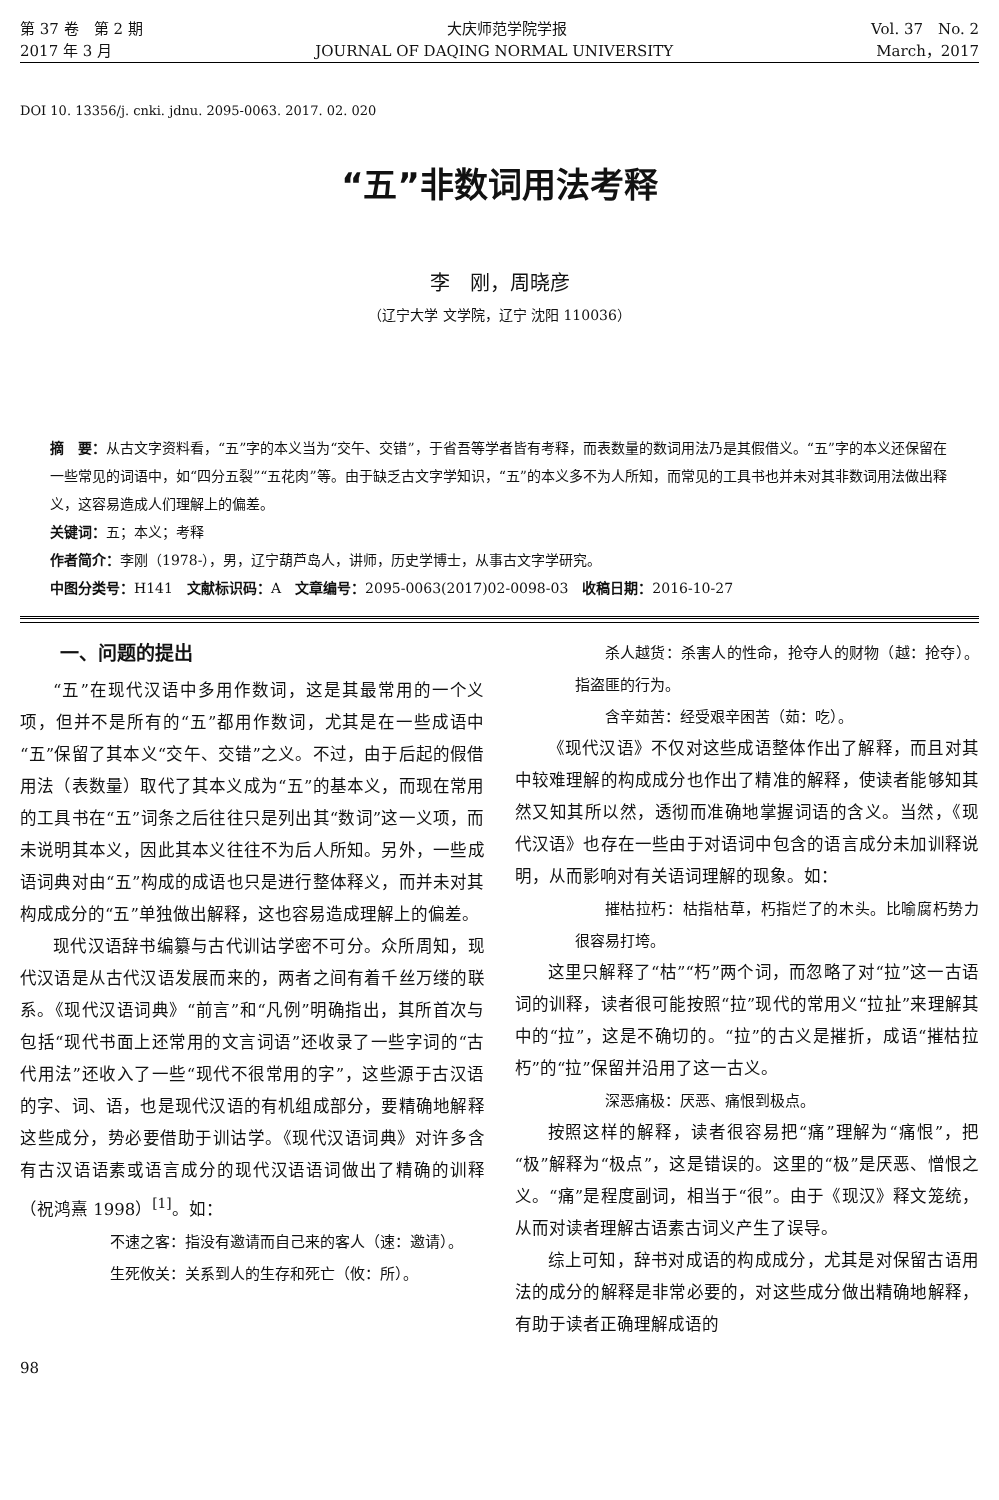第 37 卷　第 2 期 大庆师范学院学报 Vol. 37　No. 2
2017 年 3 月 JOURNAL OF DAQING NORMAL UNIVERSITY March，2017
DOI 10. 13356/j. cnki. jdnu. 2095-0063. 2017. 02. 020
“五”非数词用法考释
李　刚，周晓彦
（辽宁大学 文学院，辽宁 沈阳 110036）
摘　要：从古文字资料看，“五”字的本义当为“交午、交错”，于省吾等学者皆有考释，而表数量的数词用法乃是其假借义。“五”字的本义还保留在一些常见的词语中，如“四分五裂”“五花肉”等。由于缺乏古文字学知识，“五”的本义多不为人所知，而常见的工具书也并未对其非数词用法做出释义，这容易造成人们理解上的偏差。
关键词：五；本义；考释
作者简介：李刚（1978-），男，辽宁葫芦岛人，讲师，历史学博士，从事古文字学研究。
中图分类号：H141　文献标识码：A　文章编号：2095-0063(2017)02-0098-03　收稿日期：2016-10-27
一、问题的提出
“五”在现代汉语中多用作数词，这是其最常用的一个义项，但并不是所有的“五”都用作数词，尤其是在一些成语中“五”保留了其本义“交午、交错”之义。不过，由于后起的假借用法（表数量）取代了其本义成为“五”的基本义，而现在常用的工具书在“五”词条之后往往只是列出其“数词”这一义项，而未说明其本义，因此其本义往往不为后人所知。另外，一些成语词典对由“五”构成的成语也只是进行整体释义，而并未对其构成成分的“五”单独做出解释，这也容易造成理解上的偏差。
现代汉语辞书编纂与古代训诂学密不可分。众所周知，现代汉语是从古代汉语发展而来的，两者之间有着千丝万缕的联系。《现代汉语词典》“前言”和“凡例”明确指出，其所首次与包括“现代书面上还常用的文言词语”还收录了一些字词的“古代用法”还收入了一些“现代不很常用的字”，这些源于古汉语的字、词、语，也是现代汉语的有机组成部分，要精确地解释这些成分，势必要借助于训诂学。《现代汉语词典》对许多含有古汉语语素或语言成分的现代汉语语词做出了精确的训释（祝鸿熹 1998）<sup>[1]</sup>。如：
不速之客：指没有邀请而自己来的客人（速：邀请）。
生死攸关：关系到人的生存和死亡（攸：所）。
杀人越货：杀害人的性命，抢夺人的财物（越：抢夺）。指盗匪的行为。
含辛茹苦：经受艰辛困苦（茹：吃）。
《现代汉语》不仅对这些成语整体作出了解释，而且对其中较难理解的构成成分也作出了精准的解释，使读者能够知其然又知其所以然，透彻而准确地掌握词语的含义。当然，《现代汉语》也存在一些由于对语词中包含的语言成分未加训释说明，从而影响对有关语词理解的现象。如：
摧枯拉朽：枯指枯草，朽指烂了的木头。比喻腐朽势力很容易打垮。
这里只解释了“枯”“朽”两个词，而忽略了对“拉”这一古语词的训释，读者很可能按照“拉”现代的常用义“拉扯”来理解其中的“拉”，这是不确切的。“拉”的古义是摧折，成语“摧枯拉朽”的“拉”保留并沿用了这一古义。
深恶痛极：厌恶、痛恨到极点。
按照这样的解释，读者很容易把“痛”理解为“痛恨”，把“极”解释为“极点”，这是错误的。这里的“极”是厌恶、憎恨之义。“痛”是程度副词，相当于“很”。由于《现汉》释文笼统，从而对读者理解古语素古词义产生了误导。
综上可知，辞书对成语的构成成分，尤其是对保留古语用法的成分的解释是非常必要的，对这些成分做出精确地解释，有助于读者正确理解成语的
98